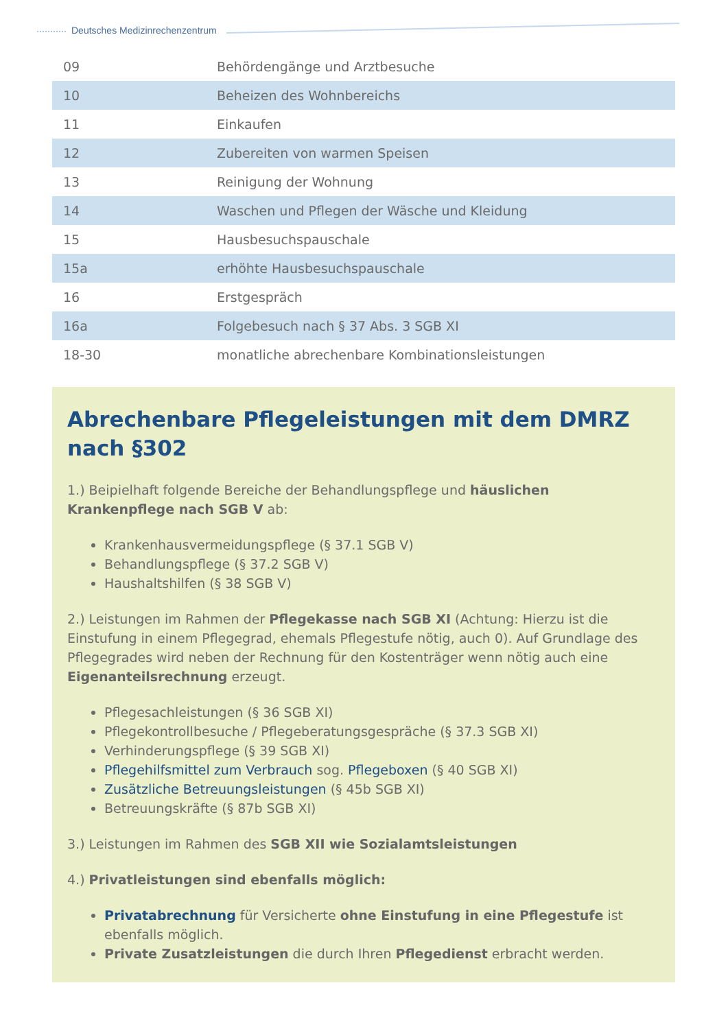Deutsches Medizinrechenzentrum
| 09 | Behördengänge und Arztbesuche |
| 10 | Beheizen des Wohnbereichs |
| 11 | Einkaufen |
| 12 | Zubereiten von warmen Speisen |
| 13 | Reinigung der Wohnung |
| 14 | Waschen und Pflegen der Wäsche und Kleidung |
| 15 | Hausbesuchspauschale |
| 15a | erhöhte Hausbesuchspauschale |
| 16 | Erstgespräch |
| 16a | Folgebesuch nach § 37 Abs. 3 SGB XI |
| 18-30 | monatliche abrechenbare Kombinationsleistungen |
Abrechenbare Pflegeleistungen mit dem DMRZ nach §302
1.) Beipielhaft folgende Bereiche der Behandlungspflege und häuslichen Krankenpflege nach SGB V ab:
Krankenhausvermeidungspflege (§ 37.1 SGB V)
Behandlungspflege (§ 37.2 SGB V)
Haushaltshilfen (§ 38 SGB V)
2.) Leistungen im Rahmen der Pflegekasse nach SGB XI (Achtung: Hierzu ist die Einstufung in einem Pflegegrad, ehemals Pflegestufe nötig, auch 0). Auf Grundlage des Pflegegrades wird neben der Rechnung für den Kostenträger wenn nötig auch eine Eigenanteilsrechnung erzeugt.
Pflegesachleistungen (§ 36 SGB XI)
Pflegekontrollbesuche / Pflegeberatungsgespräche (§ 37.3 SGB XI)
Verhinderungspflege (§ 39 SGB XI)
Pflegehilfsmittel zum Verbrauch sog. Pflegeboxen (§ 40 SGB XI)
Zusätzliche Betreuungsleistungen (§ 45b SGB XI)
Betreuungskräfte (§ 87b SGB XI)
3.) Leistungen im Rahmen des SGB XII wie Sozialamtsleistungen
4.) Privatleistungen sind ebenfalls möglich:
Privatabrechnung für Versicherte ohne Einstufung in eine Pflegestufe ist ebenfalls möglich.
Private Zusatzleistungen die durch Ihren Pflegedienst erbracht werden.